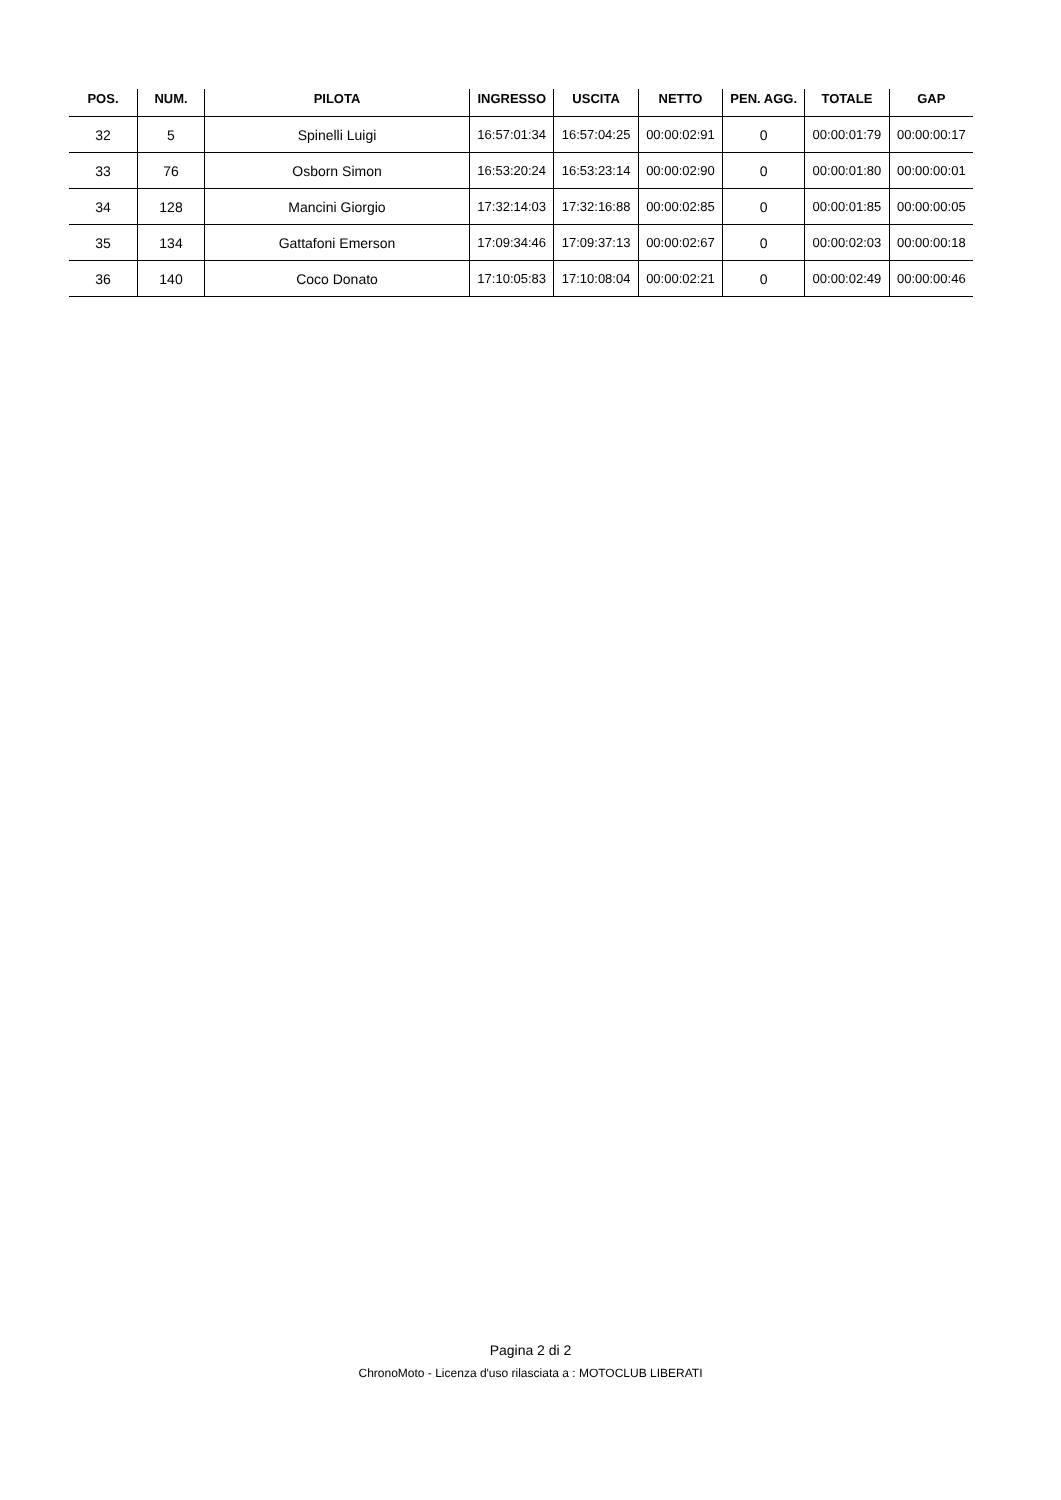| POS. | NUM. | PILOTA | INGRESSO | USCITA | NETTO | PEN. AGG. | TOTALE | GAP |
| --- | --- | --- | --- | --- | --- | --- | --- | --- |
| 32 | 5 | Spinelli Luigi | 16:57:01:34 | 16:57:04:25 | 00:00:02:91 | 0 | 00:00:01:79 | 00:00:00:17 |
| 33 | 76 | Osborn Simon | 16:53:20:24 | 16:53:23:14 | 00:00:02:90 | 0 | 00:00:01:80 | 00:00:00:01 |
| 34 | 128 | Mancini Giorgio | 17:32:14:03 | 17:32:16:88 | 00:00:02:85 | 0 | 00:00:01:85 | 00:00:00:05 |
| 35 | 134 | Gattafoni Emerson | 17:09:34:46 | 17:09:37:13 | 00:00:02:67 | 0 | 00:00:02:03 | 00:00:00:18 |
| 36 | 140 | Coco Donato | 17:10:05:83 | 17:10:08:04 | 00:00:02:21 | 0 | 00:00:02:49 | 00:00:00:46 |
Pagina 2 di 2
ChronoMoto - Licenza d'uso rilasciata a : MOTOCLUB LIBERATI